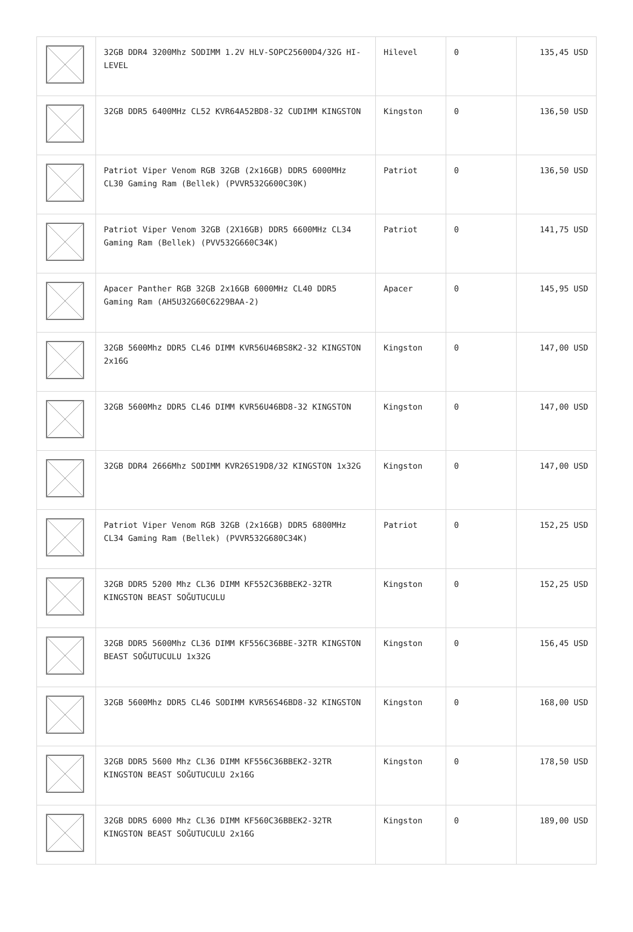| | 32GB DDR4 3200Mhz SODIMM 1.2V HLV-SOPC25600D4/32G HI-LEVEL | Hilevel | 0 | 135,45 USD |
| | 32GB DDR5 6400MHz CL52 KVR64A52BD8-32 CUDIMM KINGSTON | Kingston | 0 | 136,50 USD |
| | Patriot Viper Venom RGB 32GB (2x16GB) DDR5 6000MHz CL30 Gaming Ram (Bellek) (PVVR532G600C30K) | Patriot | 0 | 136,50 USD |
| | Patriot Viper Venom 32GB (2X16GB) DDR5 6600MHz CL34 Gaming Ram (Bellek) (PVV532G660C34K) | Patriot | 0 | 141,75 USD |
| | Apacer Panther RGB 32GB 2x16GB 6000MHz CL40 DDR5 Gaming Ram (AH5U32G60C6229BAA-2) | Apacer | 0 | 145,95 USD |
| | 32GB 5600Mhz DDR5 CL46 DIMM KVR56U46BS8K2-32 KINGSTON 2x16G | Kingston | 0 | 147,00 USD |
| | 32GB 5600Mhz DDR5 CL46 DIMM KVR56U46BD8-32 KINGSTON | Kingston | 0 | 147,00 USD |
| | 32GB DDR4 2666Mhz SODIMM KVR26S19D8/32 KINGSTON 1x32G | Kingston | 0 | 147,00 USD |
| | Patriot Viper Venom RGB 32GB (2x16GB) DDR5 6800MHz CL34 Gaming Ram (Bellek) (PVVR532G680C34K) | Patriot | 0 | 152,25 USD |
| | 32GB DDR5 5200 Mhz CL36 DIMM KF552C36BBEK2-32TR KINGSTON BEAST SOĞUTUCULU | Kingston | 0 | 152,25 USD |
| | 32GB DDR5 5600Mhz CL36 DIMM KF556C36BBE-32TR KINGSTON BEAST SOĞUTUCULU 1x32G | Kingston | 0 | 156,45 USD |
| | 32GB 5600Mhz DDR5 CL46 SODIMM KVR56S46BD8-32 KINGSTON | Kingston | 0 | 168,00 USD |
| | 32GB DDR5 5600 Mhz CL36 DIMM KF556C36BBEK2-32TR KINGSTON BEAST SOĞUTUCULU 2x16G | Kingston | 0 | 178,50 USD |
| | 32GB DDR5 6000 Mhz CL36 DIMM KF560C36BBEK2-32TR KINGSTON BEAST SOĞUTUCULU 2x16G | Kingston | 0 | 189,00 USD |